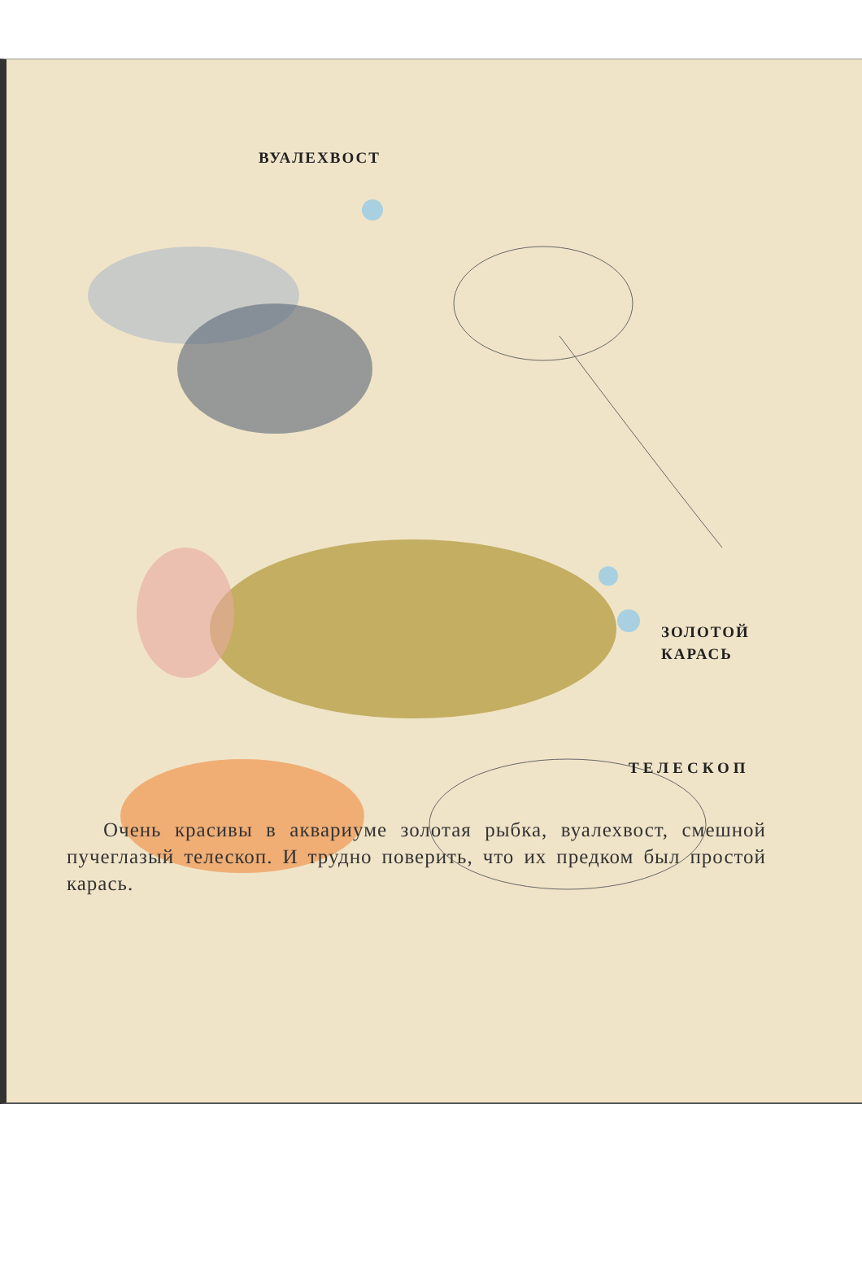ВУАЛЕХВОСТ
ЗОЛОТОЙ
КАРАСЬ
ТЕЛЕСКОП
Очень красивы в аквариуме золотая рыбка, вуалехвост, смешной пучеглазый телескоп. И трудно поверить, что их предком был простой карась.